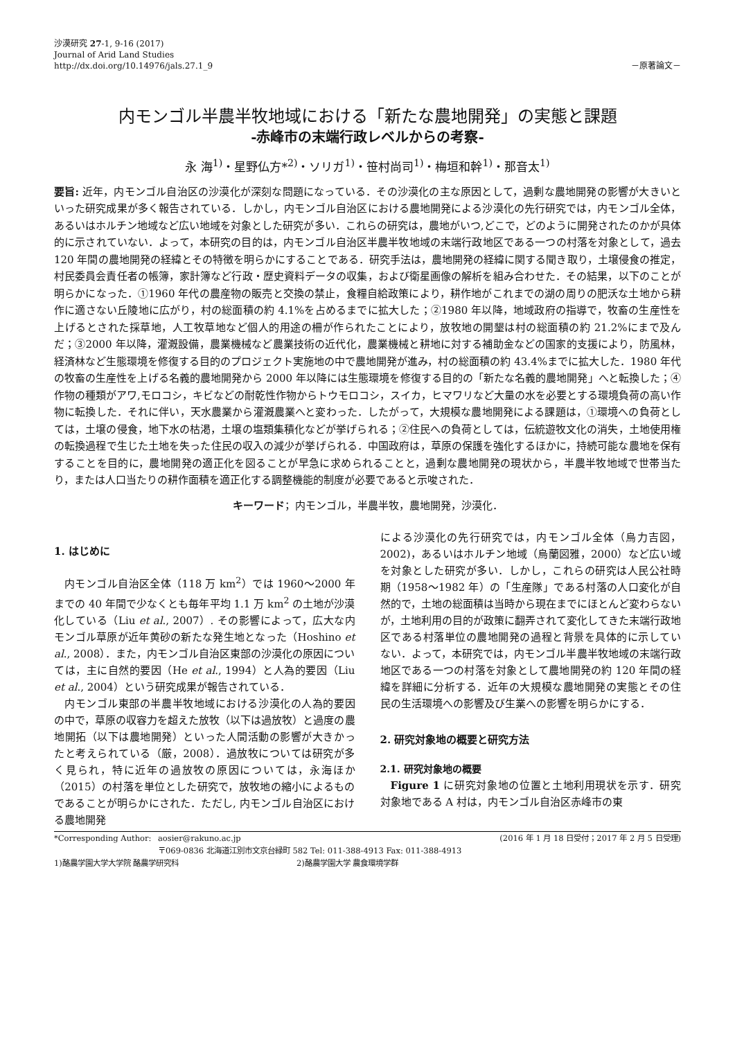沙漠研究 27-1, 9-16 (2017)
Journal of Arid Land Studies
http://dx.doi.org/10.14976/jals.27.1_9
－原著論文－
内モンゴル半農半牧地域における「新たな農地開発」の実態と課題
-赤峰市の末端行政レベルからの考察-
永 海<sup>1)</sup>・星野仏方*<sup>2)</sup>・ソリガ<sup>1)</sup>・笹村尚司<sup>1)</sup>・梅垣和幹<sup>1)</sup>・那音太<sup>1)</sup>
要旨: 近年，内モンゴル自治区の沙漠化が深刻な問題になっている．その沙漠化の主な原因として，過剰な農地開発の影響が大きいといった研究成果が多く報告されている．しかし，内モンゴル自治区における農地開発による沙漠化の先行研究では，内モンゴル全体，あるいはホルチン地域など広い地域を対象とした研究が多い．これらの研究は，農地がいつ,どこで，どのように開発されたのかが具体的に示されていない．よって，本研究の目的は，内モンゴル自治区半農半牧地域の末端行政地区である一つの村落を対象として，過去 120 年間の農地開発の経緯とその特徴を明らかにすることである．研究手法は，農地開発の経緯に関する聞き取り，土壌侵食の推定，村民委員会責任者の帳簿，家計簿など行政・歴史資料データの収集，および衛星画像の解析を組み合わせた．その結果，以下のことが明らかになった．①1960 年代の農産物の販売と交換の禁止，食糧自給政策により，耕作地がこれまでの湖の周りの肥沃な土地から耕作に適さない丘陵地に広がり，村の総面積の約 4.1%を占めるまでに拡大した；②1980 年以降，地域政府の指導で，牧畜の生産性を上げるとされた採草地，人工牧草地など個人的用途の柵が作られたことにより，放牧地の開墾は村の総面積の約 21.2%にまで及んだ；③2000 年以降，灌漑設備，農業機械など農業技術の近代化，農業機械と耕地に対する補助金などの国家的支援により，防風林，経済林など生態環境を修復する目的のプロジェクト実施地の中で農地開発が進み，村の総面積の約 43.4%までに拡大した．1980 年代の牧畜の生産性を上げる名義的農地開発から 2000 年以降には生態環境を修復する目的の「新たな名義的農地開発」へと転換した；④作物の種類がアワ,モロコシ，キビなどの耐乾性作物からトウモロコシ，スイカ，ヒマワリなど大量の水を必要とする環境負荷の高い作物に転換した．それに伴い，天水農業から灌漑農業へと変わった．したがって，大規模な農地開発による課題は，①環境への負荷としては，土壌の侵食，地下水の枯渇，土壌の塩類集積化などが挙げられる；②住民への負荷としては，伝統遊牧文化の消失，土地使用権の転換過程で生じた土地を失った住民の収入の減少が挙げられる．中国政府は，草原の保護を強化するほかに，持続可能な農地を保有することを目的に，農地開発の適正化を図ることが早急に求められることと，過剰な農地開発の現状から，半農半牧地域で世帯当たり，または人口当たりの耕作面積を適正化する調整機能的制度が必要であると示唆された．
キーワード；内モンゴル，半農半牧，農地開発，沙漠化．
1. はじめに
内モンゴル自治区全体（118 万 km<sup>2</sup>）では 1960〜2000 年までの 40 年間で少なくとも毎年平均 1.1 万 km<sup>2</sup> の土地が沙漠化している（Liu et al., 2007）. その影響によって，広大な内モンゴル草原が近年黄砂の新たな発生地となった（Hoshino et al., 2008）．また，内モンゴル自治区東部の沙漠化の原因については，主に自然的要因（He et al., 1994）と人為的要因（Liu et al., 2004）という研究成果が報告されている．
内モンゴル東部の半農半牧地域における沙漠化の人為的要因の中で，草原の収容力を超えた放牧（以下は過放牧）と過度の農地開拓（以下は農地開発）といった人間活動の影響が大きかったと考えられている（厳，2008）．過放牧については研究が多く見られ，特に近年の過放牧の原因については，永海ほか（2015）の村落を単位とした研究で，放牧地の縮小によるものであることが明らかにされた．ただし, 内モンゴル自治区における農地開発
による沙漠化の先行研究では，内モンゴル全体（烏力吉図，2002)，あるいはホルチン地域（烏蘭図雅，2000）など広い域を対象とした研究が多い．しかし，これらの研究は人民公社時期（1958〜1982 年）の「生産隊」である村落の人口変化が自然的で，土地の総面積は当時から現在までにほとんど変わらないが，土地利用の目的が政策に翻弄されて変化してきた末端行政地区である村落単位の農地開発の過程と背景を具体的に示していない．よって，本研究では，内モンゴル半農半牧地域の末端行政地区である一つの村落を対象として農地開発の約 120 年間の経緯を詳細に分析する．近年の大規模な農地開発の実態とその住民の生活環境への影響及び生業への影響を明らかにする．
2. 研究対象地の概要と研究方法
2.1. 研究対象地の概要
Figure 1 に研究対象地の位置と土地利用現状を示す．研究対象地である A 村は，内モンゴル自治区赤峰市の東
*Corresponding Author: aosier@rakuno.ac.jp (2016 年 1 月 18 日受付；2017 年 2 月 5 日受理)
〒069-0836 北海道江別市文京台緑町 582 Tel: 011-388-4913 Fax: 011-388-4913
1)酪農学園大学大学院 酪農学研究科 2)酪農学園大学 農食環境学群